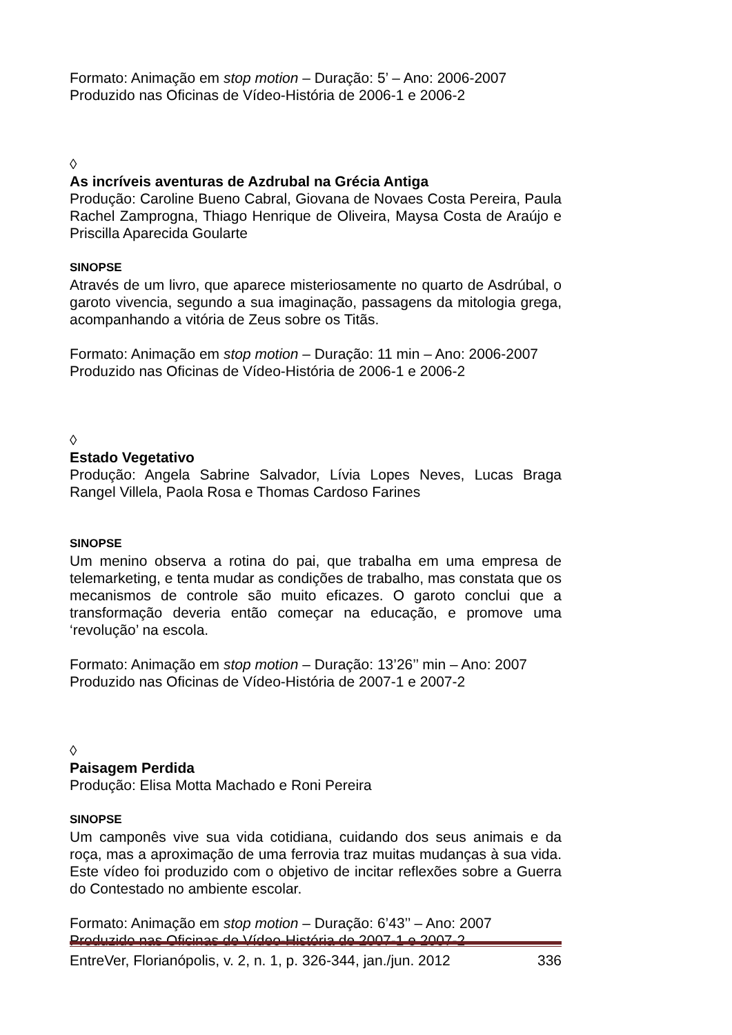Formato: Animação em stop motion – Duração: 5’ – Ano: 2006-2007
Produzido nas Oficinas de Vídeo-História de 2006-1 e 2006-2
◊
As incríveis aventuras de Azdrubal na Grécia Antiga
Produção: Caroline Bueno Cabral, Giovana de Novaes Costa Pereira, Paula Rachel Zamprogna, Thiago Henrique de Oliveira, Maysa Costa de Araújo e Priscilla Aparecida Goularte
SINOPSE
Através de um livro, que aparece misteriosamente no quarto de Asdrúbal, o garoto vivencia, segundo a sua imaginação, passagens da mitologia grega, acompanhando a vitória de Zeus sobre os Titãs.
Formato: Animação em stop motion – Duração: 11 min – Ano: 2006-2007
Produzido nas Oficinas de Vídeo-História de 2006-1 e 2006-2
◊
Estado Vegetativo
Produção: Angela Sabrine Salvador, Lívia Lopes Neves, Lucas Braga Rangel Villela, Paola Rosa e Thomas Cardoso Farines
SINOPSE
Um menino observa a rotina do pai, que trabalha em uma empresa de telemarketing, e tenta mudar as condições de trabalho, mas constata que os mecanismos de controle são muito eficazes. O garoto conclui que a transformação deveria então começar na educação, e promove uma ‘revolução’ na escola.
Formato: Animação em stop motion – Duração: 13’26’’ min – Ano: 2007
Produzido nas Oficinas de Vídeo-História de 2007-1 e 2007-2
◊
Paisagem Perdida
Produção: Elisa Motta Machado e Roni Pereira
SINOPSE
Um camponês vive sua vida cotidiana, cuidando dos seus animais e da roça, mas a aproximação de uma ferrovia traz muitas mudanças à sua vida. Este vídeo foi produzido com o objetivo de incitar reflexões sobre a Guerra do Contestado no ambiente escolar.
Formato: Animação em stop motion – Duração: 6’43’’ – Ano: 2007
Produzido nas Oficinas de Vídeo-História de 2007-1 e 2007-2
EntreVer, Florianópolis, v. 2, n. 1, p. 326-344, jan./jun. 2012 336